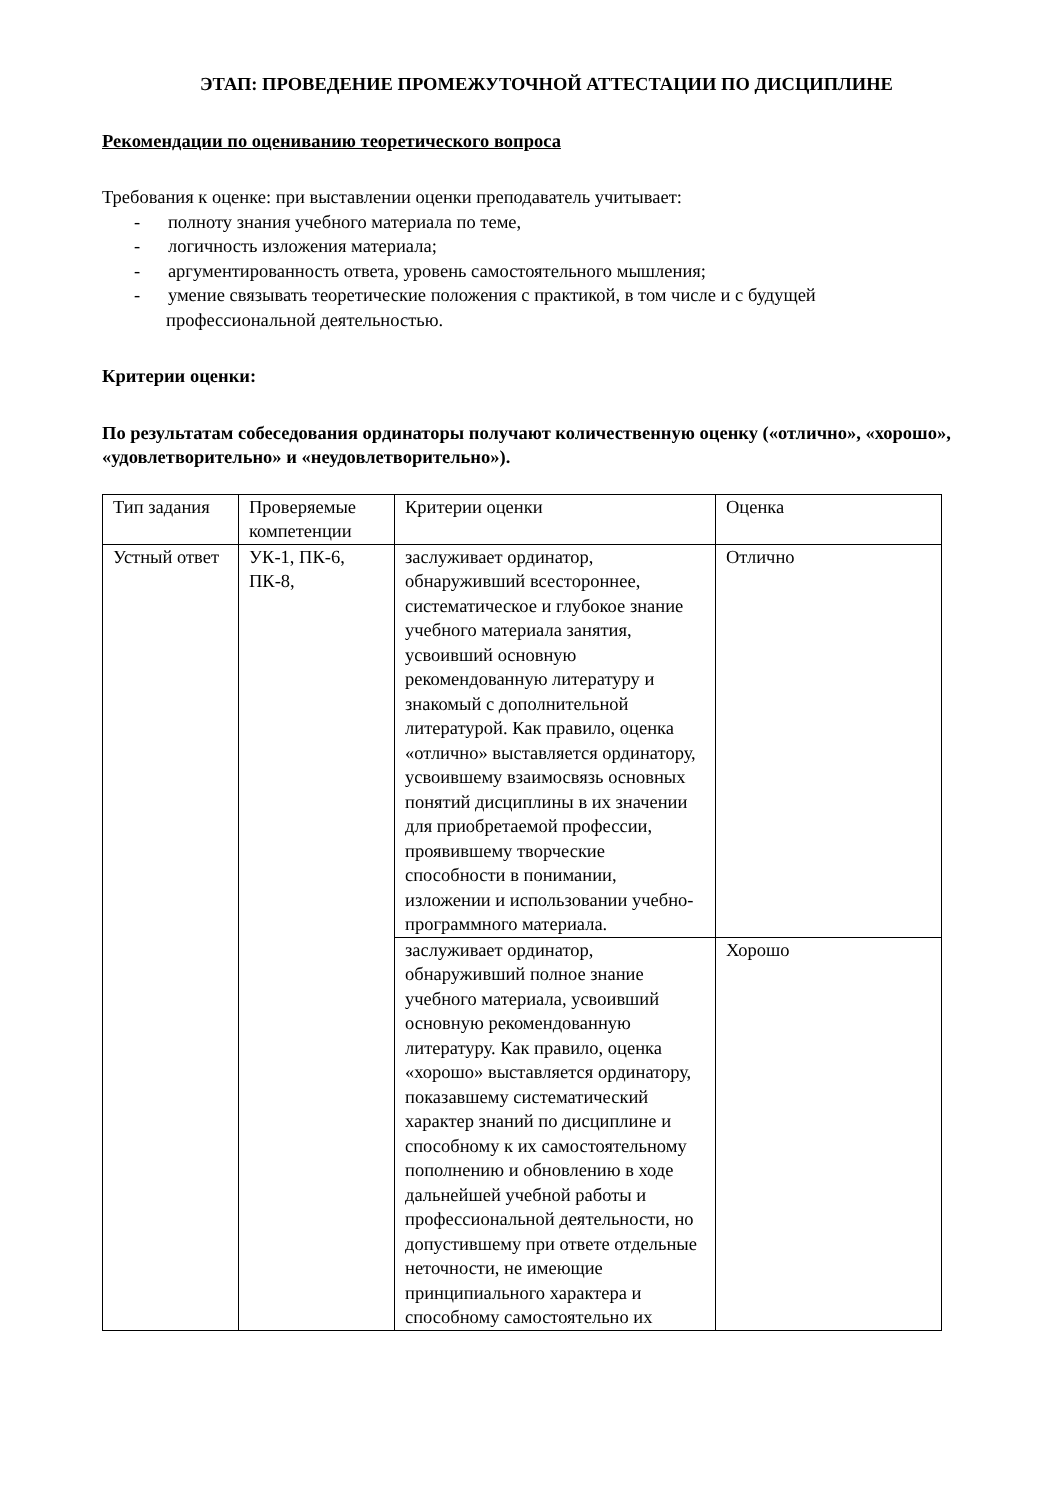ЭТАП: ПРОВЕДЕНИЕ ПРОМЕЖУТОЧНОЙ АТТЕСТАЦИИ ПО ДИСЦИПЛИНЕ
Рекомендации по оцениванию теоретического вопроса
Требования к оценке: при выставлении оценки преподаватель учитывает:
- полноту знания учебного материала по теме,
- логичность изложения материала;
- аргументированность ответа, уровень самостоятельного мышления;
- умение связывать теоретические положения с практикой, в том числе и с будущей профессиональной деятельностью.
Критерии оценки:
По результатам собеседования ординаторы получают количественную оценку («отлично», «хорошо», «удовлетворительно» и «неудовлетворительно»).
| Тип задания | Проверяемые компетенции | Критерии оценки | Оценка |
| Устный ответ | УК-1, ПК-6, ПК-8, | заслуживает ординатор, обнаруживший всестороннее, систематическое и глубокое знание учебного материала занятия, усвоивший основную рекомендованную литературу и знакомый с дополнительной литературой. Как правило, оценка «отлично» выставляется ординатору, усвоившему взаимосвязь основных понятий дисциплины в их значении для приобретаемой профессии, проявившему творческие способности в понимании, изложении и использовании учебно- программного материала. | Отлично |
| | | заслуживает ординатор, обнаруживший полное знание учебного материала, усвоивший основную рекомендованную литературу. Как правило, оценка «хорошо» выставляется ординатору, показавшему систематический характер знаний по дисциплине и способному к их самостоятельному пополнению и обновлению в ходе дальнейшей учебной работы и профессиональной деятельности, но допустившему при ответе отдельные неточности, не имеющие принципиального характера и способному самостоятельно их | Хорошо |